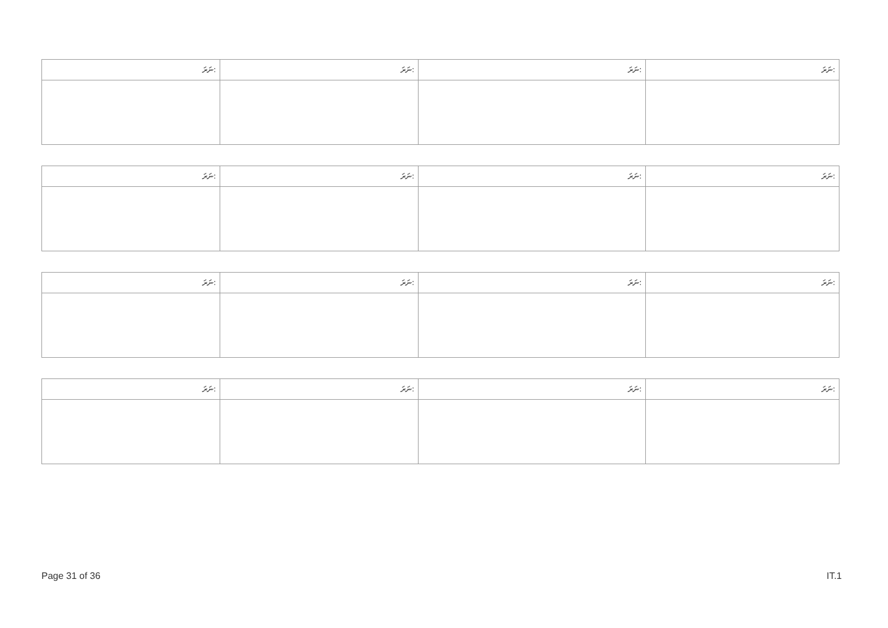| ނަރަ: | ނަރަ: | ނަރަ: | ނަރަ: |
| --- | --- | --- | --- |
| ނަރަ: | ނަރަ: | ނަރަ: | ނަރަ: |
| --- | --- | --- | --- |
| ނަރަ: | ނަރަ: | ނަރަ: | ނަރަ: |
| --- | --- | --- | --- |
| ނަރަ: | ނަރަ: | ނަރަ: | ނަރަ: |
| --- | --- | --- | --- |
Page 31 of 36 IT.1